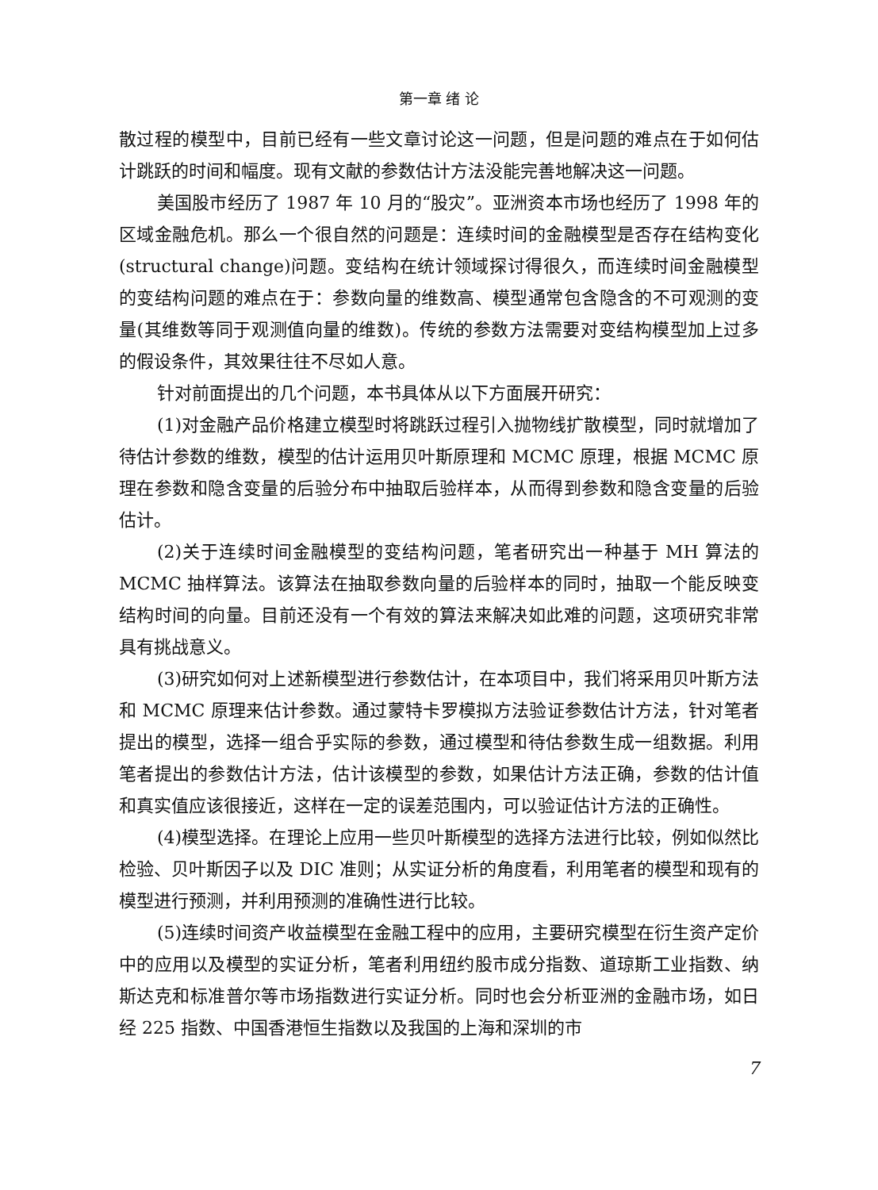第一章 绪 论
散过程的模型中，目前已经有一些文章讨论这一问题，但是问题的难点在于如何估计跳跃的时间和幅度。现有文献的参数估计方法没能完善地解决这一问题。
美国股市经历了 1987 年 10 月的“股灾”。亚洲资本市场也经历了 1998 年的区域金融危机。那么一个很自然的问题是：连续时间的金融模型是否存在结构变化(structural change)问题。变结构在统计领域探讨得很久，而连续时间金融模型的变结构问题的难点在于：参数向量的维数高、模型通常包含隐含的不可观测的变量(其维数等同于观测值向量的维数)。传统的参数方法需要对变结构模型加上过多的假设条件，其效果往往不尽如人意。
针对前面提出的几个问题，本书具体从以下方面展开研究：
(1)对金融产品价格建立模型时将跳跃过程引入抛物线扩散模型，同时就增加了待估计参数的维数，模型的估计运用贝叶斯原理和 MCMC 原理，根据 MCMC 原理在参数和隐含变量的后验分布中抽取后验样本，从而得到参数和隐含变量的后验估计。
(2)关于连续时间金融模型的变结构问题，笔者研究出一种基于 MH 算法的 MCMC 抽样算法。该算法在抽取参数向量的后验样本的同时，抽取一个能反映变结构时间的向量。目前还没有一个有效的算法来解决如此难的问题，这项研究非常具有挑战意义。
(3)研究如何对上述新模型进行参数估计，在本项目中，我们将采用贝叶斯方法和 MCMC 原理来估计参数。通过蒙特卡罗模拟方法验证参数估计方法，针对笔者提出的模型，选择一组合乎实际的参数，通过模型和待估参数生成一组数据。利用笔者提出的参数估计方法，估计该模型的参数，如果估计方法正确，参数的估计值和真实值应该很接近，这样在一定的误差范围内，可以验证估计方法的正确性。
(4)模型选择。在理论上应用一些贝叶斯模型的选择方法进行比较，例如似然比检验、贝叶斯因子以及 DIC 准则；从实证分析的角度看，利用笔者的模型和现有的模型进行预测，并利用预测的准确性进行比较。
(5)连续时间资产收益模型在金融工程中的应用，主要研究模型在衍生资产定价中的应用以及模型的实证分析，笔者利用纽约股市成分指数、道琼斯工业指数、纳斯达克和标准普尔等市场指数进行实证分析。同时也会分析亚洲的金融市场，如日经 225 指数、中国香港恒生指数以及我国的上海和深圳的市
7